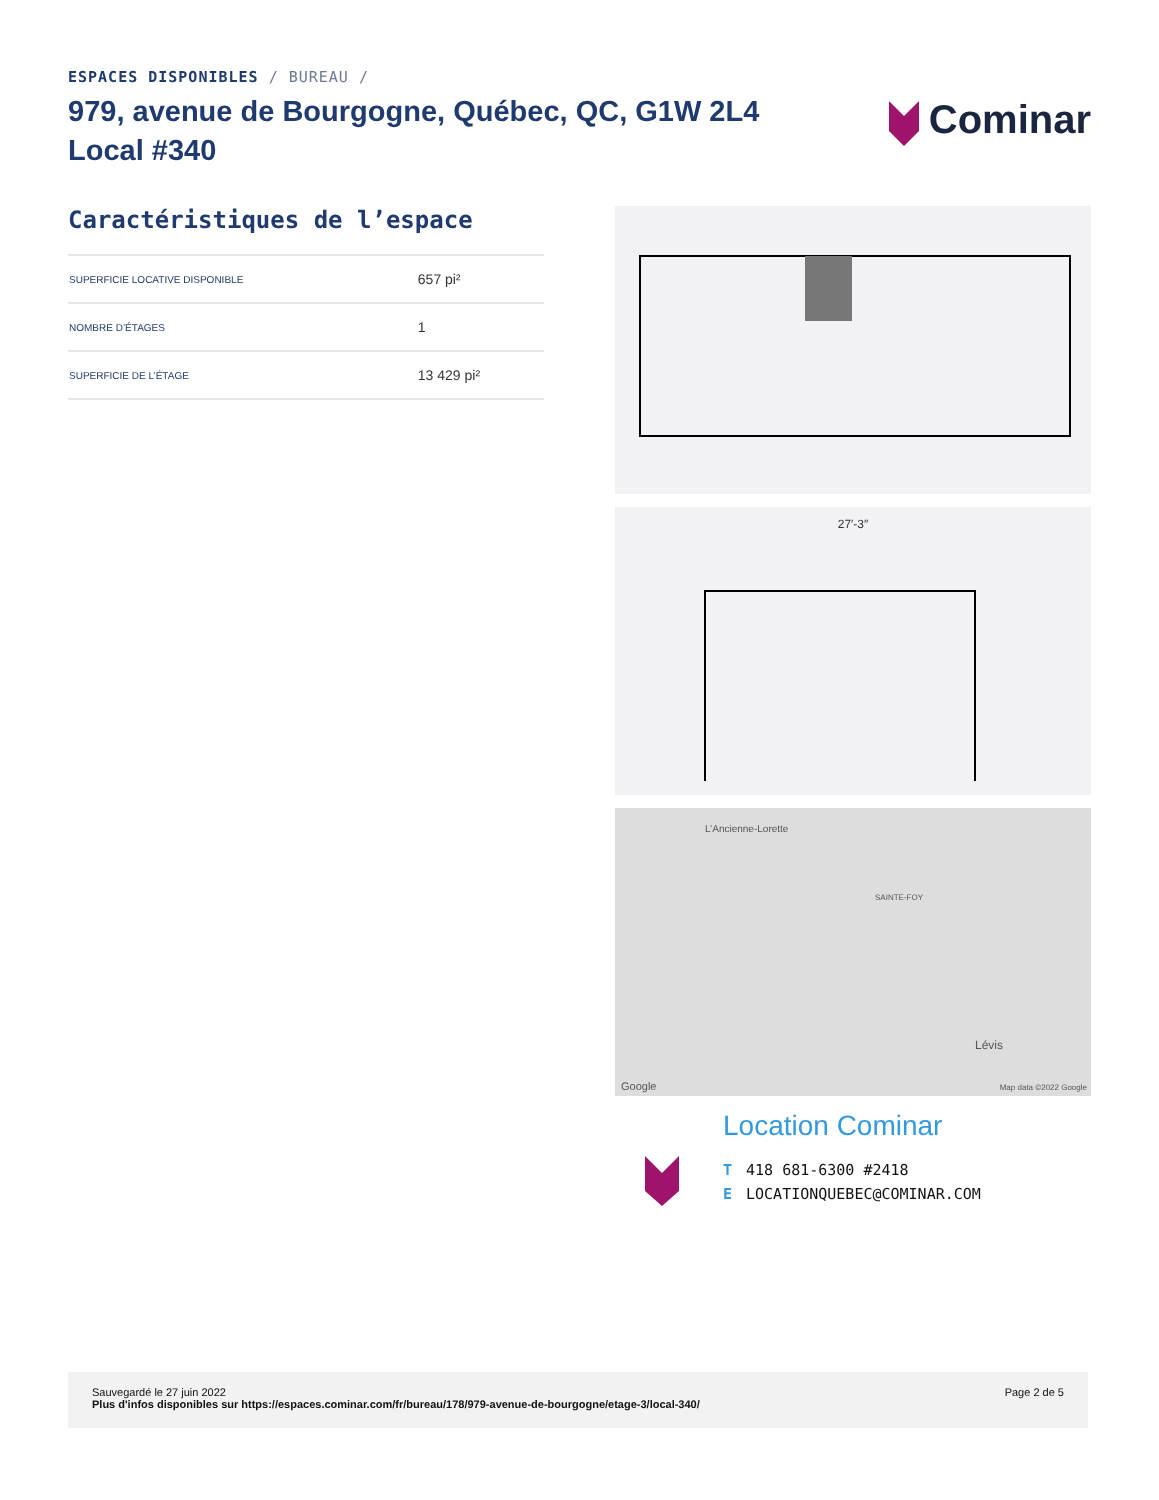ESPACES DISPONIBLES / BUREAU /
979, avenue de Bourgogne, Québec, QC, G1W 2L4
Local #340
Cominar
Caractéristiques de l’espace
| SUPERFICIE LOCATIVE DISPONIBLE | 657 pi² |
| NOMBRE D’ÉTAGES | 1 |
| SUPERFICIE DE L’ÉTAGE | 13 429 pi² |
27′-3″
L’Ancienne-Lorette
SAINTE-FOY
Lévis
Google Map data ©2022 Google
Location Cominar
T 418 681-6300 #2418
E LOCATIONQUEBEC@COMINAR.COM
Sauvegardé le 27 juin 2022
Plus d'infos disponibles sur https://espaces.cominar.com/fr/bureau/178/979-avenue-de-bourgogne/etage-3/local-340/
Page 2 de 5